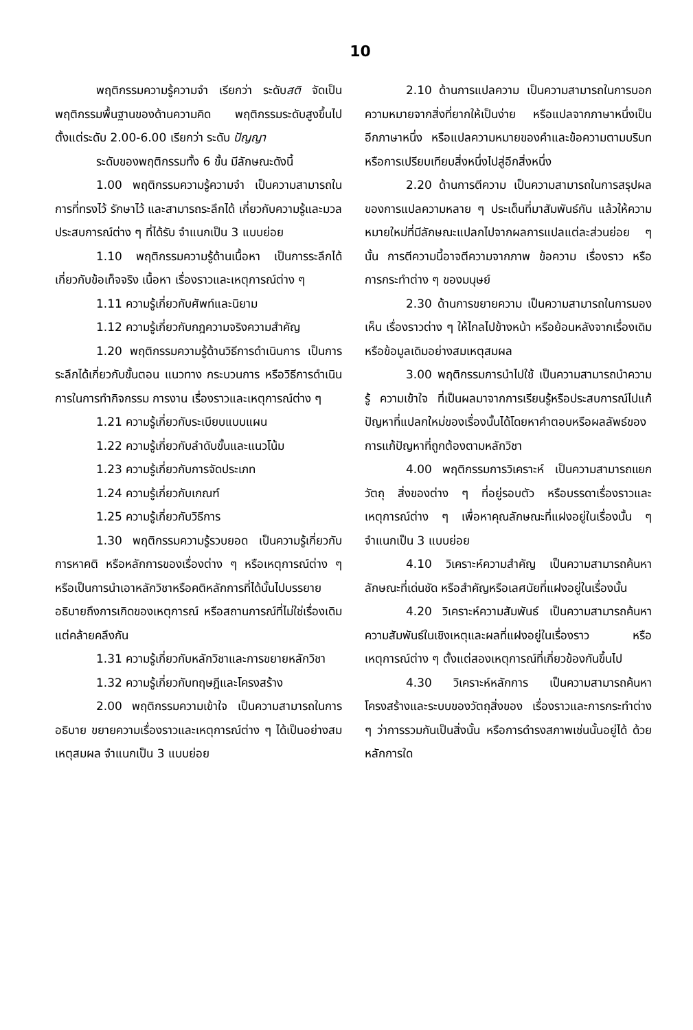10
พฤติกรรมความรู้ความจำ เรียกว่า ระดับสติ จัดเป็นพฤติกรรมพื้นฐานของด้านความคิด พฤติกรรมระดับสูงขึ้นไปตั้งแต่ระดับ 2.00-6.00 เรียกว่า ระดับ ปัญญา
ระดับของพฤติกรรมทั้ง 6 ขั้น มีลักษณะดังนี้
1.00 พฤติกรรมความรู้ความจำ เป็นความสามารถในการที่ทรงไว้ รักษาไว้ และสามารถระลึกได้ เกี่ยวกับความรู้และมวลประสบการณ์ต่าง ๆ ที่ได้รับ จำแนกเป็น 3 แบบย่อย
1.10 พฤติกรรมความรู้ด้านเนื้อหา เป็นการระลึกได้เกี่ยวกับข้อเท็จจริง เนื้อหา เรื่องราวและเหตุการณ์ต่าง ๆ
1.11 ความรู้เกี่ยวกับศัพท์และนิยาม
1.12 ความรู้เกี่ยวกับกฎความจริงความสำคัญ
1.20 พฤติกรรมความรู้ด้านวิธีการดำเนินการ เป็นการระลึกได้เกี่ยวกับขั้นตอน แนวทาง กระบวนการ หรือวิธีการดำเนินการในการทำกิจกรรม การงาน เรื่องราวและเหตุการณ์ต่าง ๆ
1.21 ความรู้เกี่ยวกับระเบียบแบบแผน
1.22 ความรู้เกี่ยวกับลำดับขั้นและแนวโน้ม
1.23 ความรู้เกี่ยวกับการจัดประเภท
1.24 ความรู้เกี่ยวกับเกณฑ์
1.25 ความรู้เกี่ยวกับวิธีการ
1.30 พฤติกรรมความรู้รวบยอด เป็นความรู้เกี่ยวกับการหาคติ หรือหลักการของเรื่องต่าง ๆ หรือเหตุการณ์ต่าง ๆ หรือเป็นการนำเอาหลักวิชาหรือคติหลักการที่ได้นั้นไปบรรยาย อธิบายถึงการเกิดของเหตุการณ์ หรือสถานการณ์ที่ไม่ใช่เรื่องเดิมแต่คล้ายคลึงกัน
1.31 ความรู้เกี่ยวกับหลักวิชาและการขยายหลักวิชา
1.32 ความรู้เกี่ยวกับทฤษฎีและโครงสร้าง
2.00 พฤติกรรมความเข้าใจ เป็นความสามารถในการอธิบาย ขยายความเรื่องราวและเหตุการณ์ต่าง ๆ ได้เป็นอย่างสมเหตุสมผล จำแนกเป็น 3 แบบย่อย
2.10 ด้านการแปลความ เป็นความสามารถในการบอกความหมายจากสิ่งที่ยากให้เป็นง่าย หรือแปลจากภาษาหนึ่งเป็นอีกภาษาหนึ่ง หรือแปลความหมายของคำและข้อความตามบริบท หรือการเปรียบเทียบสิ่งหนึ่งไปสู่อีกสิ่งหนึ่ง
2.20 ด้านการตีความ เป็นความสามารถในการสรุปผลของการแปลความหลาย ๆ ประเด็นที่มาสัมพันธ์กัน แล้วให้ความหมายใหม่ที่มีลักษณะแปลกไปจากผลการแปลแต่ละส่วนย่อย ๆ นั้น การตีความนี้อาจตีความจากภาพ ข้อความ เรื่องราว หรือการกระทำต่าง ๆ ของมนุษย์
2.30 ด้านการขยายความ เป็นความสามารถในการมองเห็น เรื่องราวต่าง ๆ ให้ไกลไปข้างหน้า หรือย้อนหลังจากเรื่องเดิมหรือข้อมูลเดิมอย่างสมเหตุสมผล
3.00 พฤติกรรมการนำไปใช้ เป็นความสามารถนำความรู้ ความเข้าใจ ที่เป็นผลมาจากการเรียนรู้หรือประสบการณ์ไปแก้ปัญหาที่แปลกใหม่ของเรื่องนั้นได้โดยหาคำตอบหรือผลลัพธ์ของการแก้ปัญหาที่ถูกต้องตามหลักวิชา
4.00 พฤติกรรมการวิเคราะห์ เป็นความสามารถแยกวัตถุ สิ่งของต่าง ๆ ที่อยู่รอบตัว หรือบรรดาเรื่องราวและเหตุการณ์ต่าง ๆ เพื่อหาคุณลักษณะที่แฝงอยู่ในเรื่องนั้น ๆ จำแนกเป็น 3 แบบย่อย
4.10 วิเคราะห์ความสำคัญ เป็นความสามารถค้นหาลักษณะที่เด่นชัด หรือสำคัญหรือเลศนัยที่แฝงอยู่ในเรื่องนั้น
4.20 วิเคราะห์ความสัมพันธ์ เป็นความสามารถค้นหาความสัมพันธ์ในเชิงเหตุและผลที่แฝงอยู่ในเรื่องราว หรือเหตุการณ์ต่าง ๆ ตั้งแต่สองเหตุการณ์ที่เกี่ยวข้องกันขึ้นไป
4.30 วิเคราะห์หลักการ เป็นความสามารถค้นหาโครงสร้างและระบบของวัตถุสิ่งของ เรื่องราวและการกระทำต่าง ๆ ว่าการรวมกันเป็นสิ่งนั้น หรือการดำรงสภาพเช่นนั้นอยู่ได้ ด้วยหลักการใด